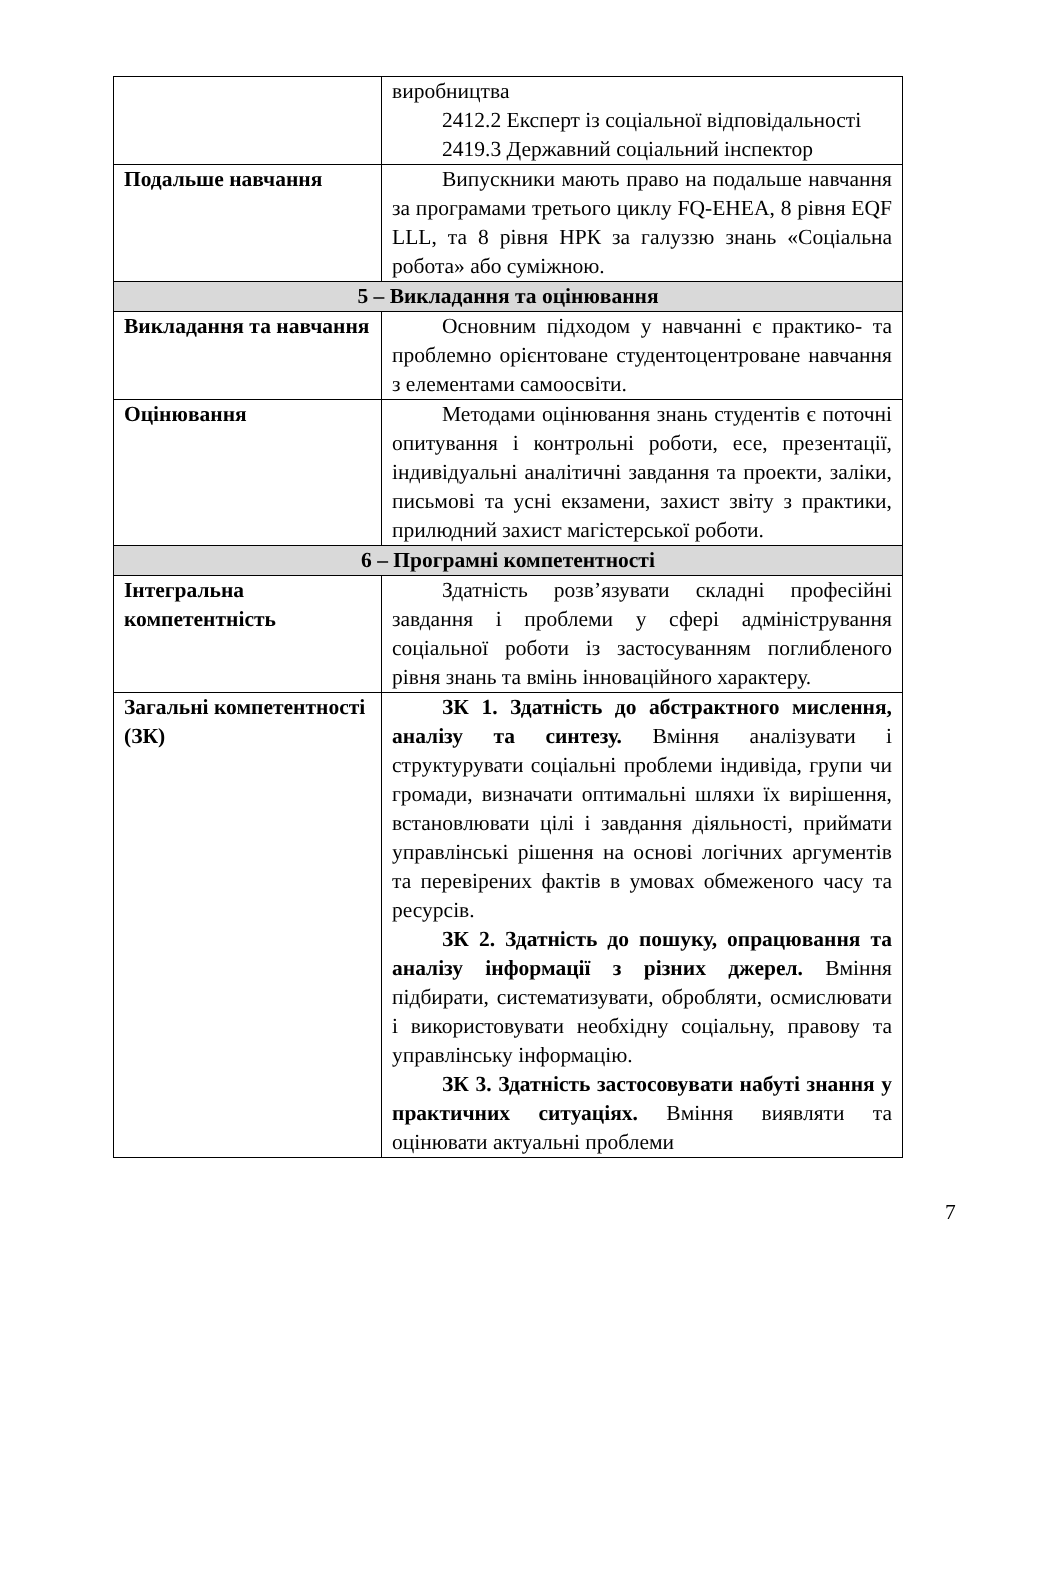| | виробництва 2412.2 Експерт із соціальної відповідальності 2419.3 Державний соціальний інспектор |
| Подальше навчання | Випускники мають право на подальше навчання за програмами третього циклу FQ-EHEA, 8 рівня EQF LLL, та 8 рівня НРК за галуззю знань «Соціальна робота» або суміжною. |
| 5 – Викладання та оцінювання | |
| Викладання та навчання | Основним підходом у навчанні є практико- та проблемно орієнтоване студентоцентроване навчання з елементами самоосвіти. |
| Оцінювання | Методами оцінювання знань студентів є поточні опитування і контрольні роботи, есе, презентації, індивідуальні аналітичні завдання та проекти, заліки, письмові та усні екзамени, захист звіту з практики, прилюдний захист магістерської роботи. |
| 6 – Програмні компетентності | |
| Інтегральна компетентність | Здатність розв’язувати складні професійні завдання і проблеми у сфері адміністрування соціальної роботи із застосуванням поглибленого рівня знань та вмінь інноваційного характеру. |
| Загальні компетентності (ЗК) | ЗК 1. Здатність до абстрактного мислення, аналізу та синтезу. Вміння аналізувати і структурувати соціальні проблеми індивіда, групи чи громади, визначати оптимальні шляхи їх вирішення, встановлювати цілі і завдання діяльності, приймати управлінські рішення на основі логічних аргументів та перевірених фактів в умовах обмеженого часу та ресурсів. ЗК 2. Здатність до пошуку, опрацювання та аналізу інформації з різних джерел. Вміння підбирати, систематизувати, обробляти, осмислювати і використовувати необхідну соціальну, правову та управлінську інформацію. ЗК 3. Здатність застосовувати набуті знання у практичних ситуаціях. Вміння виявляти та оцінювати актуальні проблеми |
7